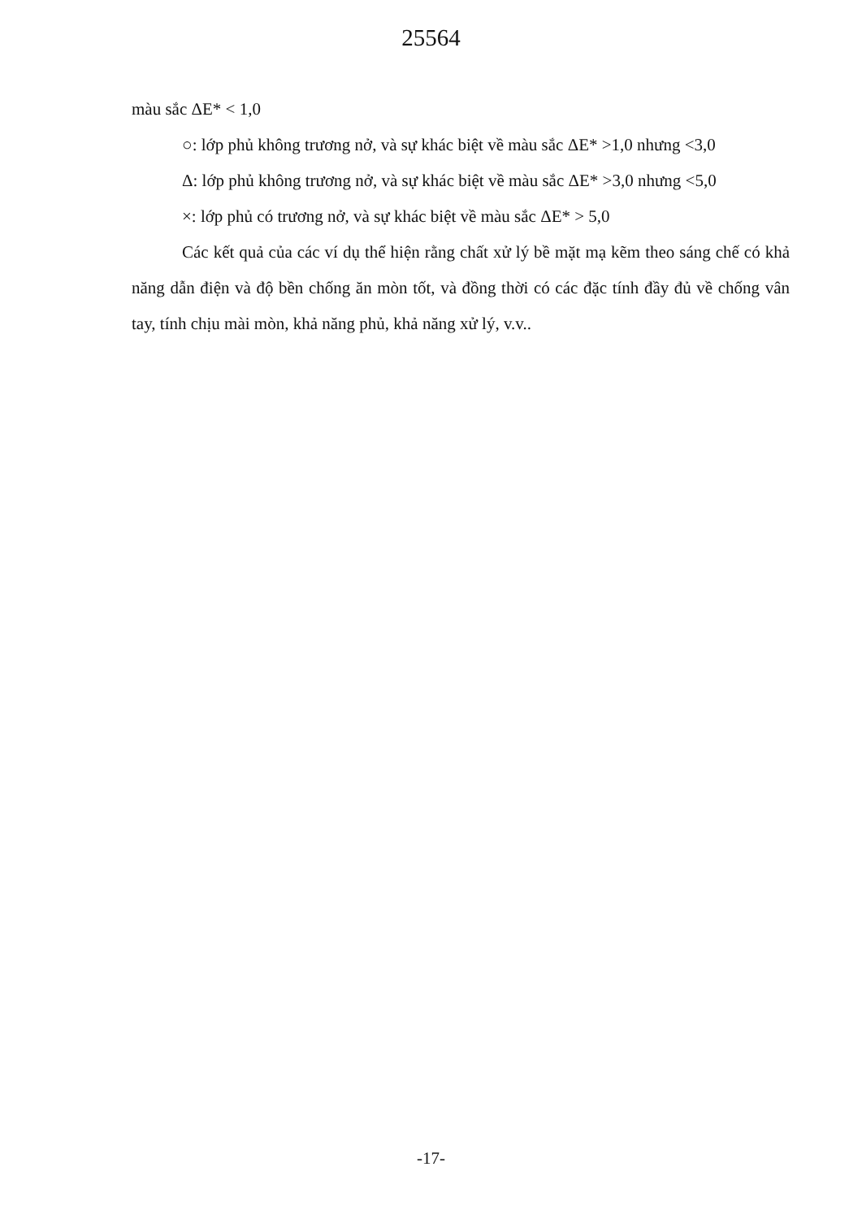25564
màu sắc ΔE* < 1,0
○: lớp phủ không trương nở, và sự khác biệt về màu sắc ΔE* >1,0 nhưng <3,0
Δ: lớp phủ không trương nở, và sự khác biệt về màu sắc ΔE* >3,0 nhưng <5,0
×: lớp phủ có trương nở, và sự khác biệt về màu sắc ΔE* > 5,0
Các kết quả của các ví dụ thể hiện rằng chất xử lý bề mặt mạ kẽm theo sáng chế có khả năng dẫn điện và độ bền chống ăn mòn tốt, và đồng thời có các đặc tính đầy đủ về chống vân tay, tính chịu mài mòn, khả năng phủ, khả năng xử lý, v.v..
-17-